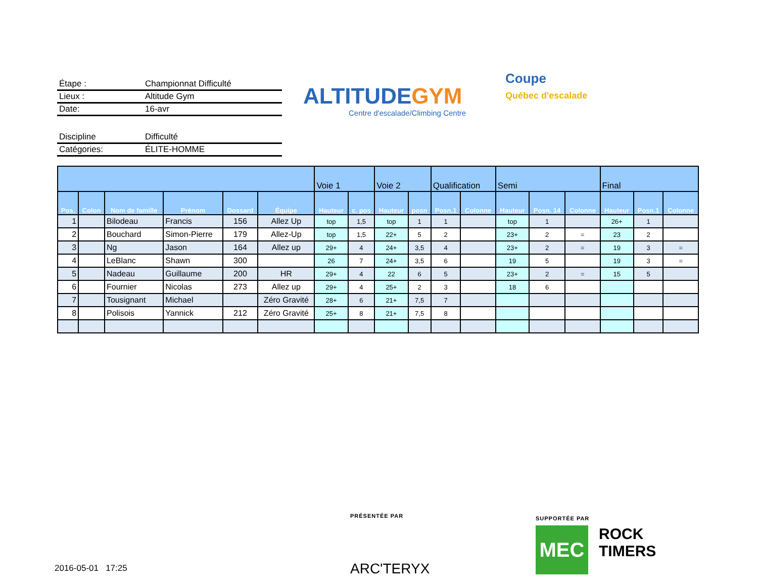Étape : Championnat Difficulté
Lieux : Altitude Gym
Date: 16-avr
Discipline Difficulté
Catégories: ÉLITE-HOMME
ALTITUDEGYM
Centre d'escalade/Climbing Centre
Coupe
Québec d'escalade
| | | | | | | Voie 1 | | Voie 2 | | Qualification | | Semi | | | Final | | |
| --- | --- | --- | --- | --- | --- | --- | --- | --- | --- | --- | --- | --- | --- | --- | --- | --- | --- |
| Pos. | Colon | Nom de famille | Prénom | Dossard | Équipe | Hauteur | c. pos | Hauteur | posn | Posn.1 | Colonne | Hauteur | Posn. 14 | Colonne | Hauteur | Posn.1 | Colonne |
| 1 | | Bilodeau | Francis | 156 | Allez Up | top | 1,5 | top | 1 | 1 | | top | 1 | | 26+ | 1 | |
| 2 | | Bouchard | Simon-Pierre | 179 | Allez-Up | top | 1,5 | 22+ | 5 | 2 | | 23+ | 2 | = | 23 | 2 | |
| 3 | | Ng | Jason | 164 | Allez up | 29+ | 4 | 24+ | 3,5 | 4 | | 23+ | 2 | = | 19 | 3 | = |
| 4 | | LeBlanc | Shawn | 300 | | 26 | 7 | 24+ | 3,5 | 6 | | 19 | 5 | | 19 | 3 | = |
| 5 | | Nadeau | Guillaume | 200 | HR | 29+ | 4 | 22 | 6 | 5 | | 23+ | 2 | = | 15 | 5 | |
| 6 | | Fournier | Nicolas | 273 | Allez up | 29+ | 4 | 25+ | 2 | 3 | | 18 | 6 | | | | |
| 7 | | Tousignant | Michael | | Zéro Gravité | 28+ | 6 | 21+ | 7,5 | 7 | | | | | | | |
| 8 | | Polisois | Yannick | 212 | Zéro Gravité | 25+ | 8 | 21+ | 7,5 | 8 | | | | | | | |
PRÉSENTÉE PAR
ARC'TERYX
SUPPORTÉE PAR
MEC
ROCK
TIMERS
2016-05-01 17:25